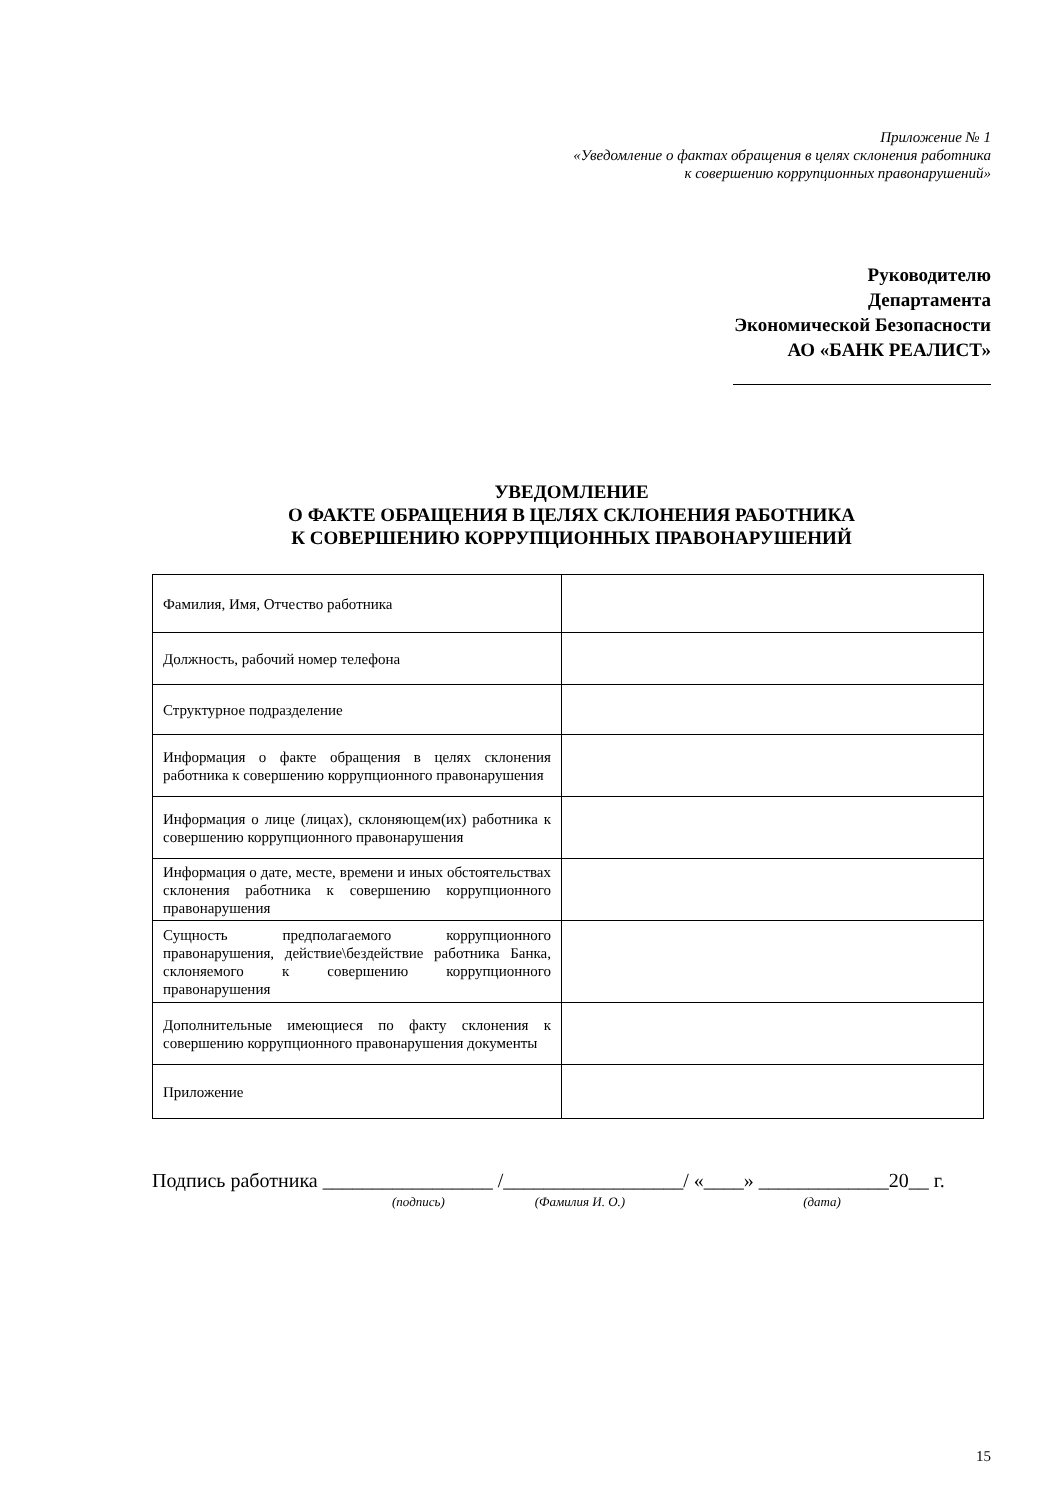Приложение № 1
«Уведомление о фактах обращения в целях склонения работника
к совершению коррупционных правонарушений»
Руководителю
Департамента
Экономической Безопасности
АО «БАНК РЕАЛИСТ»
УВЕДОМЛЕНИЕ
О ФАКТЕ ОБРАЩЕНИЯ В ЦЕЛЯХ СКЛОНЕНИЯ РАБОТНИКА
К СОВЕРШЕНИЮ КОРРУПЦИОННЫХ ПРАВОНАРУШЕНИЙ
| Фамилия, Имя, Отчество работника | |
| Должность, рабочий номер телефона | |
| Структурное подразделение | |
| Информация о факте обращения в целях склонения работника к совершению коррупционного правонарушения | |
| Информация о лице (лицах), склоняющем(их) работника к совершению коррупционного правонарушения | |
| Информация о дате, месте, времени и иных обстоятельствах склонения работника к совершению коррупционного правонарушения | |
| Сущность предполагаемого коррупционного правонарушения, действие\бездействие работника Банка, склоняемого к совершению коррупционного правонарушения | |
| Дополнительные имеющиеся по факту склонения к совершению коррупционного правонарушения документы | |
| Приложение | |
Подпись работника _________________ /__________________/ «____» _____________20__ г.
(подпись) (Фамилия И. О.) (дата)
15